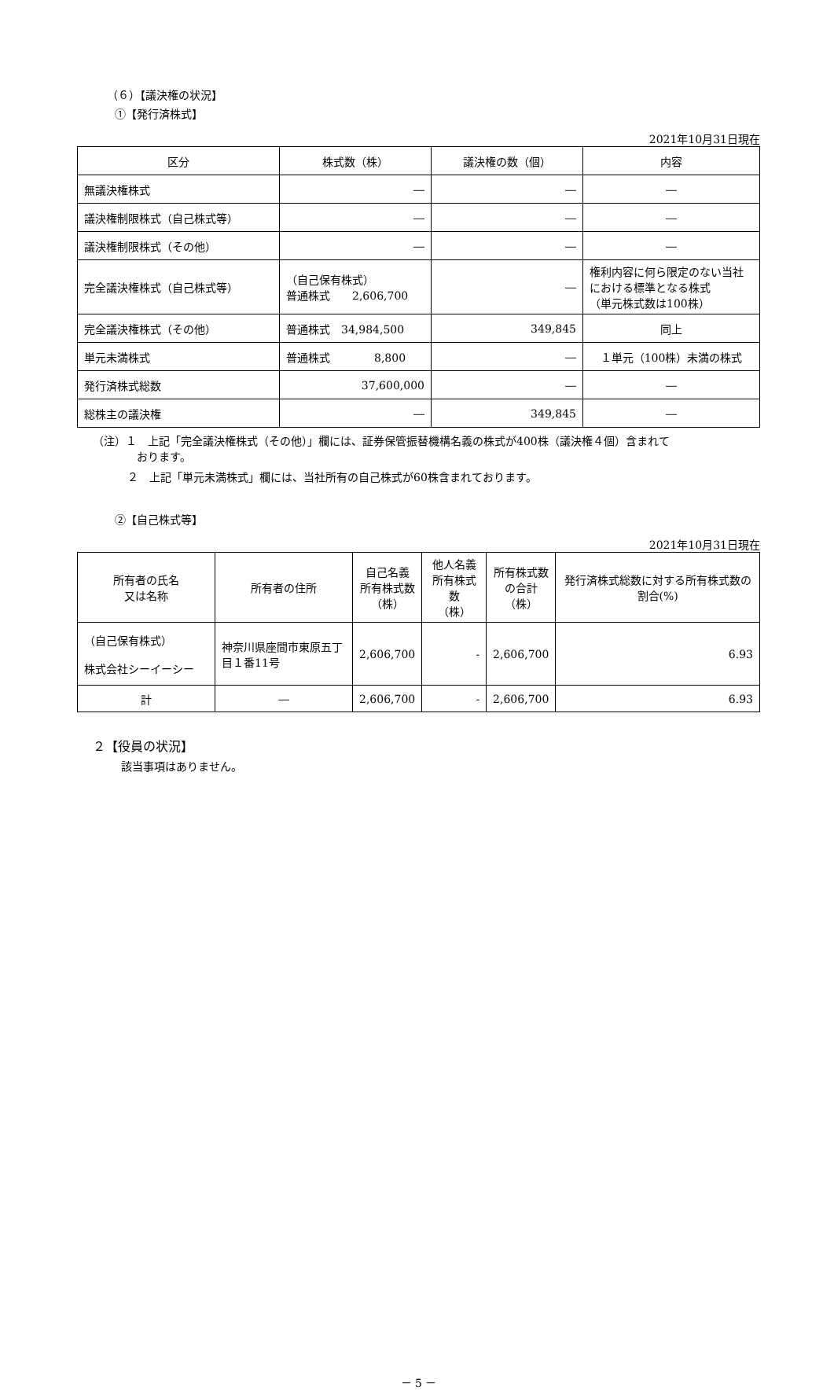（６）【議決権の状況】
①【発行済株式】
2021年10月31日現在
| 区分 | 株式数（株） | 議決権の数（個） | 内容 |
| --- | --- | --- | --- |
| 無議決権株式 | ― | ― | ― |
| 議決権制限株式（自己株式等） | ― | ― | ― |
| 議決権制限株式（その他） | ― | ― | ― |
| 完全議決権株式（自己株式等） | （自己保有株式） 普通株式 2,606,700 | ― | 権利内容に何ら限定のない当社における標準となる株式 （単元株式数は100株） |
| 完全議決権株式（その他） | 普通株式 34,984,500 | 349,845 | 同上 |
| 単元未満株式 | 普通株式 8,800 | ― | １単元（100株）未満の株式 |
| 発行済株式総数 | 37,600,000 | ― | ― |
| 総株主の議決権 | ― | 349,845 | ― |
（注）１　上記「完全議決権株式（その他）」欄には、証券保管振替機構名義の株式が400株（議決権４個）含まれて
　　　　おります。
２　上記「単元未満株式」欄には、当社所有の自己株式が60株含まれております。
②【自己株式等】
2021年10月31日現在
| 所有者の氏名 又は名称 | 所有者の住所 | 自己名義 所有株式数 （株） | 他人名義 所有株式数 （株） | 所有株式数 の合計 （株） | 発行済株式総数に対する所有株式数の割合(%) |
| --- | --- | --- | --- | --- | --- |
| （自己保有株式） 株式会社シーイーシー | 神奈川県座間市東原五丁目１番11号 | 2,606,700 | - | 2,606,700 | 6.93 |
| 計 | ― | 2,606,700 | - | 2,606,700 | 6.93 |
２【役員の状況】
該当事項はありません。
－ 5 －